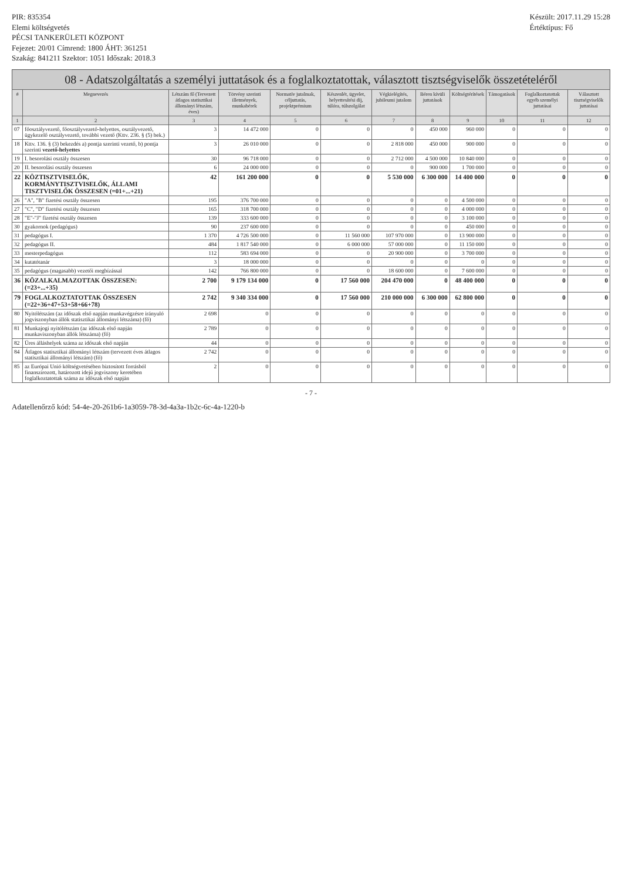PIR: 835354
Elemi költségvetés
PÉCSI TANKERÜLETI KÖZPONT
Fejezet: 20/01 Címrend: 1800 ÁHT: 361251
Szakág: 841211 Szektor: 1051 Időszak: 2018.3
Készült: 2017.11.29 15:28
Értéktípus: Fő
08 - Adatszolgáltatás a személyi juttatások és a foglalkoztatottak, választott tisztségviselők összetételéről
| # | Megnevezés | Létszám fő (Tervezett átlagos statisztikai állományi létszám, éves) | Törvény szerinti illetmények, munkabérek | Normatív jutalmak, céljuttatás, projektprémium | Készenlét, ügyelet, helyettesítési díj, túlóra, túlszolgálat | Végkielégítés, jubileumi jutalom | Béren kívüli juttatások | Költségtérítések | Támogatások | Foglalkoztatottak egyéb személyi juttatásai | Választott tisztségviselők juttatásai |
| --- | --- | --- | --- | --- | --- | --- | --- | --- | --- | --- | --- |
| 1 | 2 | 3 | 4 | 5 | 6 | 7 | 8 | 9 | 10 | 11 | 12 |
| 07 | főosztályvezető, főosztályvezető-helyettes, osztályvezető, ügykezelő osztályvezető, további vezető (Kttv. 236. § (5) bek.) | 3 | 14 472 000 | 0 | 0 | 0 | 450 000 | 960 000 | 0 | 0 | 0 |
| 18 | Kttv. 136. § (3) bekezdés a) pontja szerinti vezető, b) pontja szerinti vezető-helyettes | 3 | 26 010 000 | 0 | 0 | 2 818 000 | 450 000 | 900 000 | 0 | 0 | 0 |
| 19 | I. besorolási osztály összesen | 30 | 96 718 000 | 0 | 0 | 2 712 000 | 4 500 000 | 10 840 000 | 0 | 0 | 0 |
| 20 | II. besorolási osztály összesen | 6 | 24 000 000 | 0 | 0 | 0 | 900 000 | 1 700 000 | 0 | 0 | 0 |
| 22 | KÖZTISZTVISELŐK, KORMÁNYTISZTVISELŐK, ÁLLAMI TISZTVISELŐK ÖSSZESEN (=01+...+21) | 42 | 161 200 000 | 0 | 0 | 5 530 000 | 6 300 000 | 14 400 000 | 0 | 0 | 0 |
| 26 | "A", "B" fizetési osztály összesen | 195 | 376 700 000 | 0 | 0 | 0 | 0 | 4 500 000 | 0 | 0 | 0 |
| 27 | "C", "D" fizetési osztály összesen | 165 | 318 700 000 | 0 | 0 | 0 | 0 | 4 000 000 | 0 | 0 | 0 |
| 28 | "E"-"J" fizetési osztály összesen | 139 | 333 600 000 | 0 | 0 | 0 | 0 | 3 100 000 | 0 | 0 | 0 |
| 30 | gyakornok (pedagógus) | 90 | 237 600 000 | 0 | 0 | 0 | 0 | 450 000 | 0 | 0 | 0 |
| 31 | pedagógus I. | 1 370 | 4 726 500 000 | 0 | 11 560 000 | 107 970 000 | 0 | 13 900 000 | 0 | 0 | 0 |
| 32 | pedagógus II. | 484 | 1 817 540 000 | 0 | 6 000 000 | 57 000 000 | 0 | 11 150 000 | 0 | 0 | 0 |
| 33 | mesterpedagógus | 112 | 583 694 000 | 0 | 0 | 20 900 000 | 0 | 3 700 000 | 0 | 0 | 0 |
| 34 | kutatótanár | 3 | 18 000 000 | 0 | 0 | 0 | 0 | 0 | 0 | 0 | 0 |
| 35 | pedagógus (magasabb) vezetői megbízással | 142 | 766 800 000 | 0 | 0 | 18 600 000 | 0 | 7 600 000 | 0 | 0 | 0 |
| 36 | KÖZALKALMAZOTTAK ÖSSZESEN: (=23+...+35) | 2 700 | 9 179 134 000 | 0 | 17 560 000 | 204 470 000 | 0 | 48 400 000 | 0 | 0 | 0 |
| 79 | FOGLALKOZTATOTTAK ÖSSZESEN (=22+36+47+53+58+66+78) | 2 742 | 9 340 334 000 | 0 | 17 560 000 | 210 000 000 | 6 300 000 | 62 800 000 | 0 | 0 | 0 |
| 80 | Nyitólétszám (az időszak első napján munkavégzésre irányuló jogviszonyban állók statisztikai állományi létszáma) (fő) | 2 698 | 0 | 0 | 0 | 0 | 0 | 0 | 0 | 0 | 0 |
| 81 | Munkajogi nyitólétszám (az időszak első napján munkaviszonyban állók létszáma) (fő) | 2 789 | 0 | 0 | 0 | 0 | 0 | 0 | 0 | 0 | 0 |
| 82 | Üres álláshelyek száma az időszak első napján | 44 | 0 | 0 | 0 | 0 | 0 | 0 | 0 | 0 | 0 |
| 84 | Átlagos statisztikai állományi létszám (tervezett éves átlagos statisztikai állományi létszám) (fő) | 2 742 | 0 | 0 | 0 | 0 | 0 | 0 | 0 | 0 | 0 |
| 85 | az Európai Unió költségvetésében biztosított forrásból finanszírozott, határozott idejű jogviszony keretében foglalkoztatottak száma az időszak első napján | 2 | 0 | 0 | 0 | 0 | 0 | 0 | 0 | 0 | 0 |
- 7 -
Adatellenőrző kód: 54-4e-20-261b6-1a3059-78-3d-4a3a-1b2c-6c-4a-1220-b